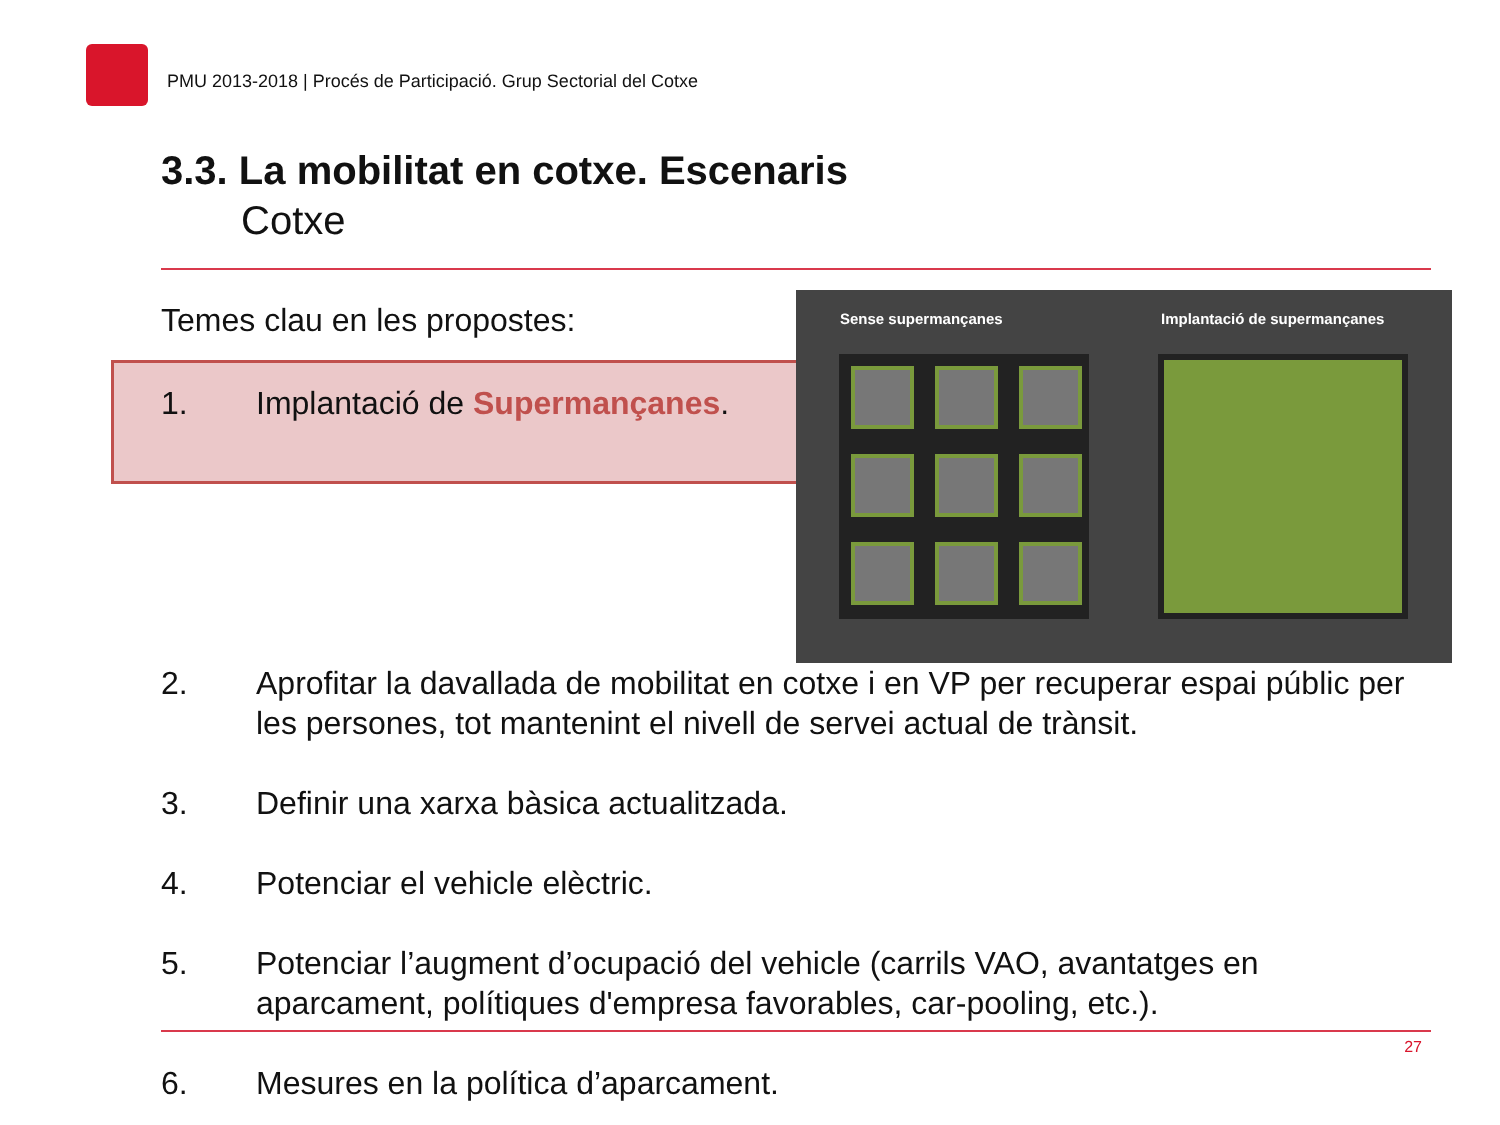PMU 2013-2018 | Procés de Participació. Grup Sectorial del Cotxe
3.3. La mobilitat en cotxe. Escenaris
Cotxe
Temes clau en les propostes:
1. Implantació de Supermançanes.
Sense supermançanes Implantació de supermançanes
2. Aprofitar la davallada de mobilitat en cotxe i en VP per recuperar espai públic per les persones, tot mantenint el nivell de servei actual de trànsit.
3. Definir una xarxa bàsica actualitzada.
4. Potenciar el vehicle elèctric.
5. Potenciar l’augment d’ocupació del vehicle (carrils VAO, avantatges en aparcament, polítiques d'empresa favorables, car-pooling, etc.).
27
6. Mesures en la política d’aparcament.